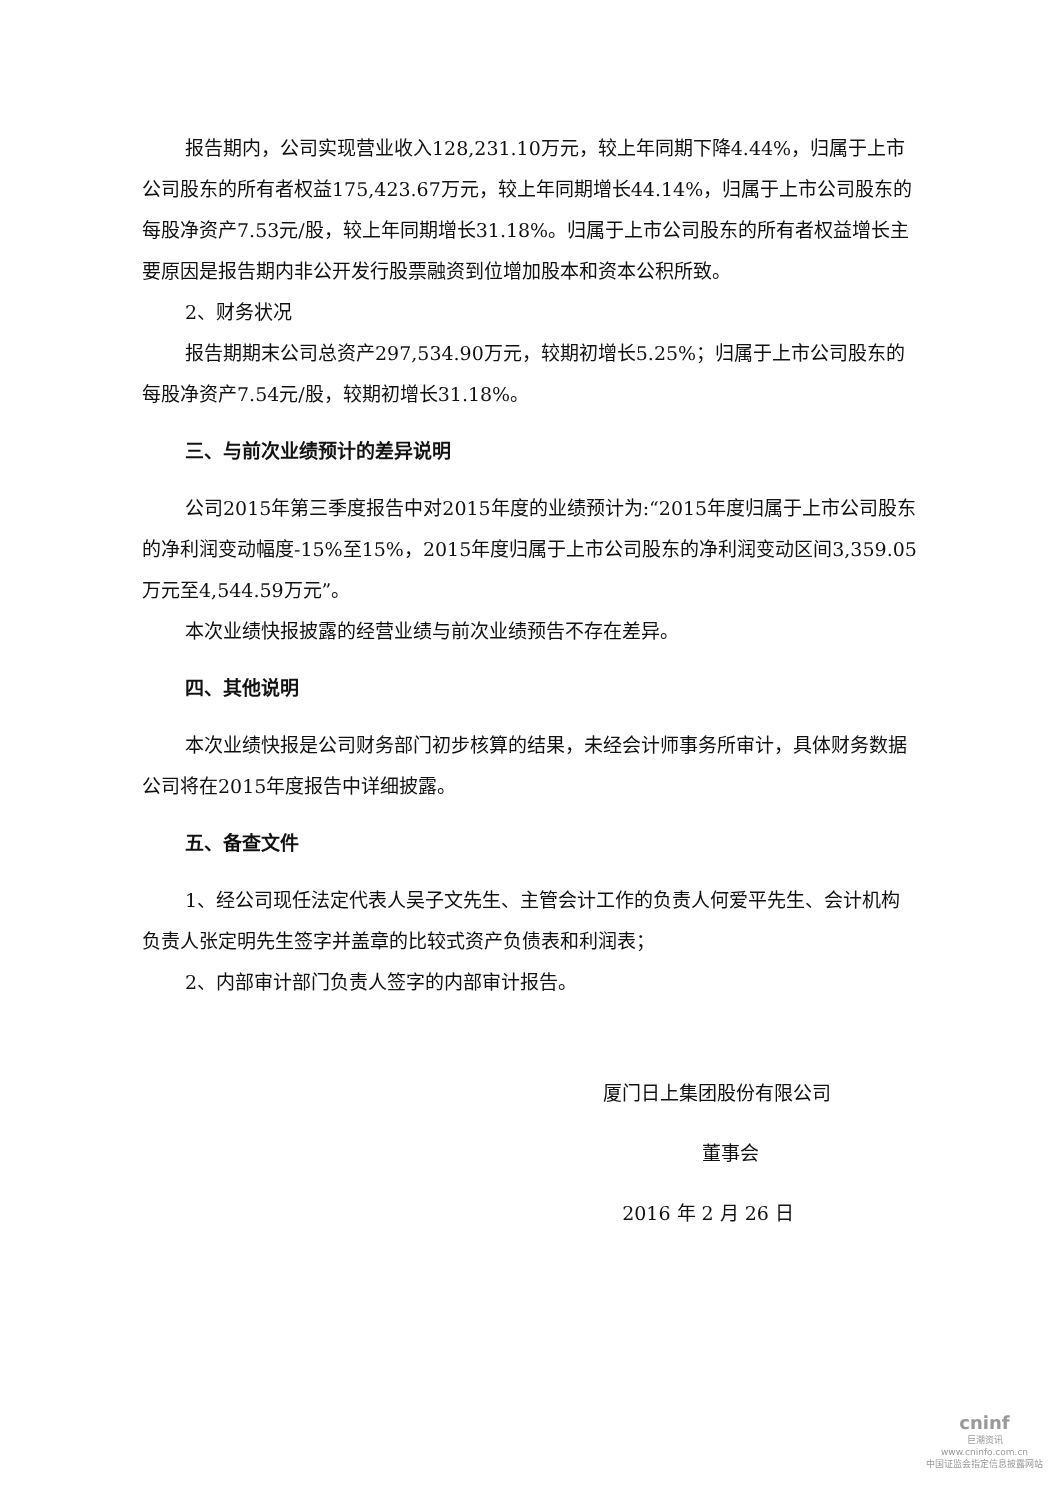报告期内，公司实现营业收入128,231.10万元，较上年同期下降4.44%，归属于上市公司股东的所有者权益175,423.67万元，较上年同期增长44.14%，归属于上市公司股东的每股净资产7.53元/股，较上年同期增长31.18%。归属于上市公司股东的所有者权益增长主要原因是报告期内非公开发行股票融资到位增加股本和资本公积所致。
2、财务状况
报告期期末公司总资产297,534.90万元，较期初增长5.25%；归属于上市公司股东的每股净资产7.54元/股，较期初增长31.18%。
三、与前次业绩预计的差异说明
公司2015年第三季度报告中对2015年度的业绩预计为:“2015年度归属于上市公司股东的净利润变动幅度-15%至15%，2015年度归属于上市公司股东的净利润变动区间3,359.05万元至4,544.59万元”。
本次业绩快报披露的经营业绩与前次业绩预告不存在差异。
四、其他说明
本次业绩快报是公司财务部门初步核算的结果，未经会计师事务所审计，具体财务数据公司将在2015年度报告中详细披露。
五、备查文件
1、经公司现任法定代表人吴子文先生、主管会计工作的负责人何爱平先生、会计机构负责人张定明先生签字并盖章的比较式资产负债表和利润表；
2、内部审计部门负责人签字的内部审计报告。
厦门日上集团股份有限公司
董事会
2016 年 2 月 26 日
cninf
巨潮资讯
www.cninfo.com.cn
中国证监会指定信息披露网站